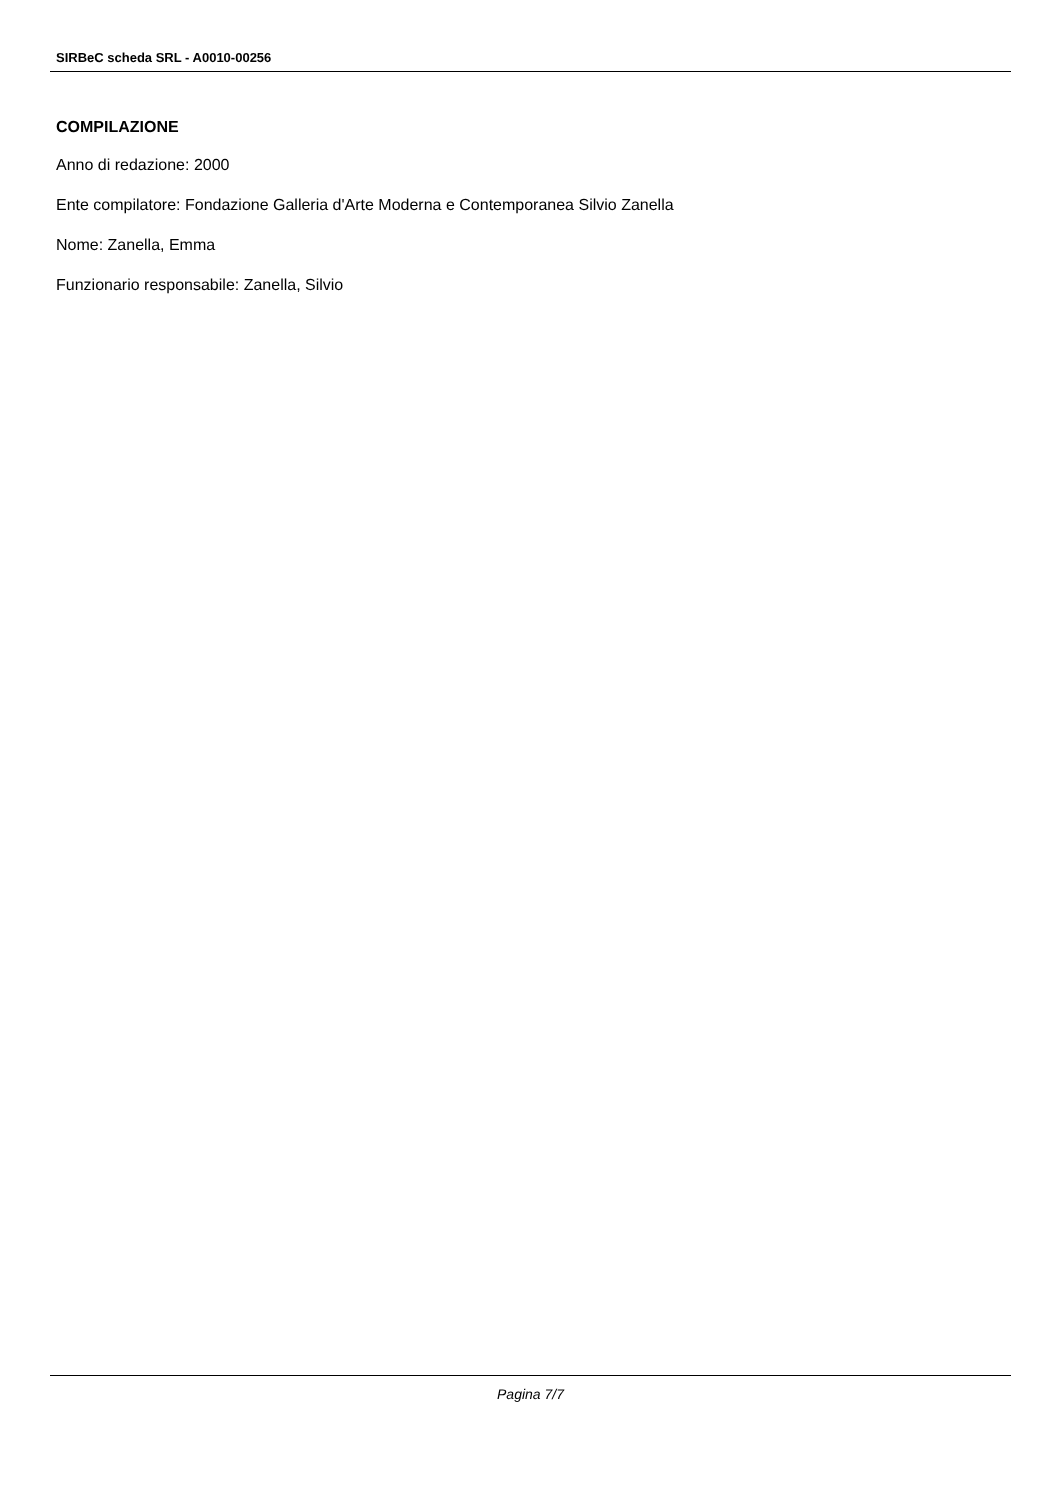SIRBeC scheda SRL - A0010-00256
COMPILAZIONE
Anno di redazione: 2000
Ente compilatore: Fondazione Galleria d'Arte Moderna e Contemporanea Silvio Zanella
Nome: Zanella, Emma
Funzionario responsabile: Zanella, Silvio
Pagina 7/7